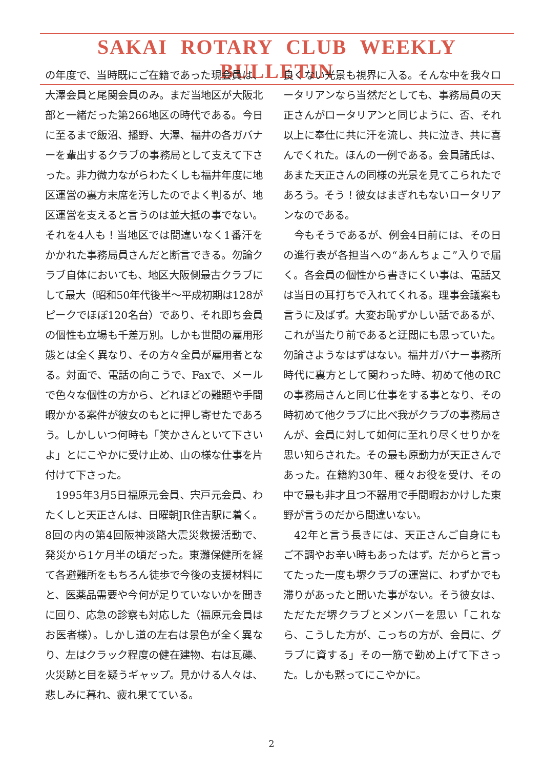SAKAI ROTARY CLUB WEEKLY BULLETIN
の年度で、当時既にご在籍であった現会員は、大澤会員と尾関会員のみ。まだ当地区が大阪北部と一緒だった第266地区の時代である。今日に至るまで飯沼、播野、大澤、福井の各ガバナーを輩出するクラブの事務局として支えて下さった。非力微力ながらわたくしも福井年度に地区運営の裏方末席を汚したのでよく判るが、地区運営を支えると言うのは並大抵の事でない。それを4人も！当地区では間違いなく1番汗をかかれた事務局員さんだと断言できる。勿論クラブ自体においても、地区大阪側最古クラブにして最大（昭和50年代後半～平成初期は128がピークでほぼ120名台）であり、それ即ち会員の個性も立場も千差万別。しかも世間の雇用形態とは全く異なり、その方々全員が雇用者となる。対面で、電話の向こうで、Faxで、メールで色々な個性の方から、どれほどの難題や手間暇かかる案件が彼女のもとに押し寄せたであろう。しかしいつ何時も「笑かさんといて下さいよ」とにこやかに受け止め、山の様な仕事を片付けて下さった。
　1995年3月5日福原元会員、宍戸元会員、わたくしと天正さんは、日曜朝JR住吉駅に着く。8回の内の第4回阪神淡路大震災救援活動で、発災から1ケ月半の頃だった。東灘保健所を経て各避難所をもちろん徒歩で今後の支援材料にと、医薬品需要や今何が足りていないかを聞きに回り、応急の診察も対応した（福原元会員はお医者様）。しかし道の左右は景色が全く異なり、左はクラック程度の健在建物、右は瓦礫、火災跡と目を疑うギャップ。見かける人々は、悲しみに暮れ、疲れ果てている。
良くない光景も視界に入る。そんな中を我々ロータリアンなら当然だとしても、事務局員の天正さんがロータリアンと同じように、否、それ以上に奉仕に共に汗を流し、共に泣き、共に喜んでくれた。ほんの一例である。会員諸氏は、あまた天正さんの同様の光景を見てこられたであろう。そう！彼女はまぎれもないロータリアンなのである。
　今もそうであるが、例会4日前には、その日の進行表が各担当への“あんちょこ”入りで届く。各会員の個性から書きにくい事は、電話又は当日の耳打ちで入れてくれる。理事会議案も言うに及ばず。大変お恥ずかしい話であるが、これが当たり前であると迂闊にも思っていた。勿論さようなはずはない。福井ガバナー事務所時代に裏方として関わった時、初めて他のRCの事務局さんと同じ仕事をする事となり、その時初めて他クラブに比べ我がクラブの事務局さんが、会員に対して如何に至れり尽くせりかを思い知らされた。その最も原動力が天正さんであった。在籍約30年、種々お役を受け、その中で最も非才且つ不器用で手間暇おかけした東野が言うのだから間違いない。
　42年と言う長きには、天正さんご自身にもご不調やお辛い時もあったはず。だからと言ってたった一度も堺クラブの運営に、わずかでも滞りがあったと聞いた事がない。そう彼女は、ただただ堺クラブとメンバーを思い「これなら、こうした方が、こっちの方が、会員に、グラブに資する」その一筋で勤め上げて下さった。しかも黙ってにこやかに。
2